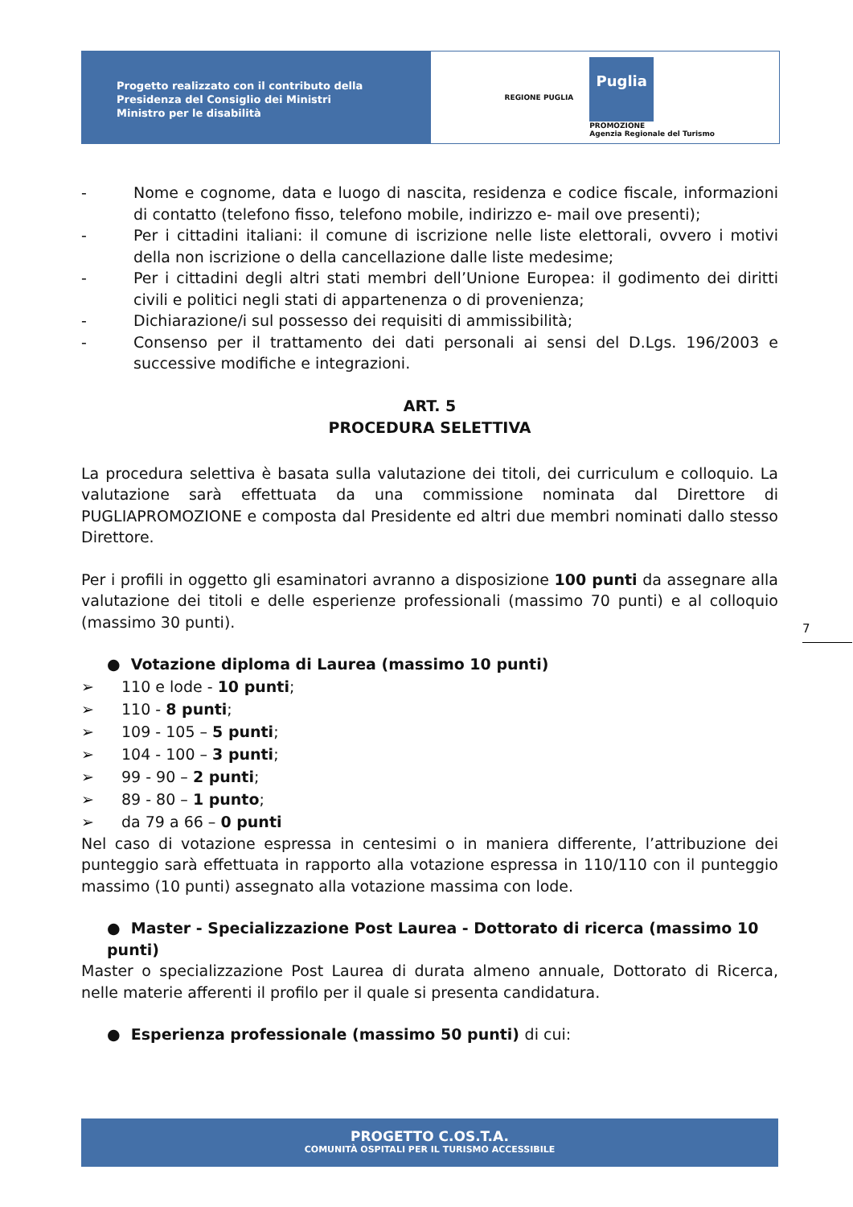Progetto realizzato con il contributo della
Presidenza del Consiglio dei Ministri
Ministro per le disabilità
REGIONE PUGLIA
Puglia
PROMOZIONE
Agenzia Regionale del Turismo
- Nome e cognome, data e luogo di nascita, residenza e codice fiscale, informazioni di contatto (telefono fisso, telefono mobile, indirizzo e- mail ove presenti);
- Per i cittadini italiani: il comune di iscrizione nelle liste elettorali, ovvero i motivi della non iscrizione o della cancellazione dalle liste medesime;
- Per i cittadini degli altri stati membri dell’Unione Europea: il godimento dei diritti civili e politici negli stati di appartenenza o di provenienza;
- Dichiarazione/i sul possesso dei requisiti di ammissibilità;
- Consenso per il trattamento dei dati personali ai sensi del D.Lgs. 196/2003 e successive modifiche e integrazioni.
ART. 5
PROCEDURA SELETTIVA
La procedura selettiva è basata sulla valutazione dei titoli, dei curriculum e colloquio. La valutazione sarà effettuata da una commissione nominata dal Direttore di PUGLIAPROMOZIONE e composta dal Presidente ed altri due membri nominati dallo stesso Direttore.
Per i profili in oggetto gli esaminatori avranno a disposizione 100 punti da assegnare alla valutazione dei titoli e delle esperienze professionali (massimo 70 punti) e al colloquio (massimo 30 punti).
● Votazione diploma di Laurea (massimo 10 punti)
➢ 110 e lode - 10 punti;
➢ 110 - 8 punti;
➢ 109 - 105 – 5 punti;
➢ 104 - 100 – 3 punti;
➢ 99 - 90 – 2 punti;
➢ 89 - 80 – 1 punto;
➢ da 79 a 66 – 0 punti
Nel caso di votazione espressa in centesimi o in maniera differente, l’attribuzione dei punteggio sarà effettuata in rapporto alla votazione espressa in 110/110 con il punteggio massimo (10 punti) assegnato alla votazione massima con lode.
● Master - Specializzazione Post Laurea - Dottorato di ricerca (massimo 10 punti)
Master o specializzazione Post Laurea di durata almeno annuale, Dottorato di Ricerca, nelle materie afferenti il profilo per il quale si presenta candidatura.
● Esperienza professionale (massimo 50 punti) di cui:
7
PROGETTO C.OS.T.A.
COMUNITÀ OSPITALI PER IL TURISMO ACCESSIBILE